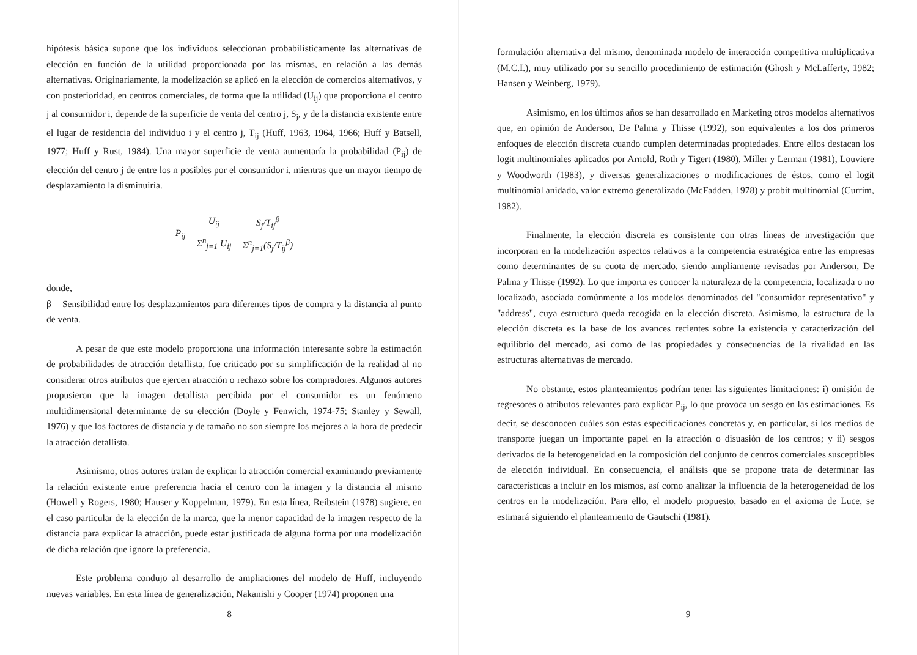hipótesis básica supone que los individuos seleccionan probabilísticamente las alternativas de elección en función de la utilidad proporcionada por las mismas, en relación a las demás alternativas. Originariamente, la modelización se aplicó en la elección de comercios alternativos, y con posterioridad, en centros comerciales, de forma que la utilidad (U<sub>ij</sub>) que proporciona el centro j al consumidor i, depende de la superficie de venta del centro j, S<sub>j</sub>, y de la distancia existente entre el lugar de residencia del individuo i y el centro j, T<sub>ij</sub> (Huff, 1963, 1964, 1966; Huff y Batsell, 1977; Huff y Rust, 1984). Una mayor superficie de venta aumentaría la probabilidad (P<sub>ij</sub>) de elección del centro j de entre los n posibles por el consumidor i, mientras que un mayor tiempo de desplazamiento la disminuiría.
P<sub>ij</sub> = U<sub>ij</sub> Σ<sup>n</sup><sub>j=1</sub> U<sub>ij</sub> = S<sub>j</sub>/T<sub>ij</sub><sup>β</sup> Σ<sup>n</sup><sub>j=1</sub>(S<sub>j</sub>/T<sub>ij</sub><sup>β</sup>)
donde,
β = Sensibilidad entre los desplazamientos para diferentes tipos de compra y la distancia al punto de venta.
A pesar de que este modelo proporciona una información interesante sobre la estimación de probabilidades de atracción detallista, fue criticado por su simplificación de la realidad al no considerar otros atributos que ejercen atracción o rechazo sobre los compradores. Algunos autores propusieron que la imagen detallista percibida por el consumidor es un fenómeno multidimensional determinante de su elección (Doyle y Fenwich, 1974-75; Stanley y Sewall, 1976) y que los factores de distancia y de tamaño no son siempre los mejores a la hora de predecir la atracción detallista.
Asimismo, otros autores tratan de explicar la atracción comercial examinando previamente la relación existente entre preferencia hacia el centro con la imagen y la distancia al mismo (Howell y Rogers, 1980; Hauser y Koppelman, 1979). En esta línea, Reibstein (1978) sugiere, en el caso particular de la elección de la marca, que la menor capacidad de la imagen respecto de la distancia para explicar la atracción, puede estar justificada de alguna forma por una modelización de dicha relación que ignore la preferencia.
Este problema condujo al desarrollo de ampliaciones del modelo de Huff, incluyendo nuevas variables. En esta línea de generalización, Nakanishi y Cooper (1974) proponen una
8
formulación alternativa del mismo, denominada modelo de interacción competitiva multiplicativa (M.C.I.), muy utilizado por su sencillo procedimiento de estimación (Ghosh y McLafferty, 1982; Hansen y Weinberg, 1979).
Asimismo, en los últimos años se han desarrollado en Marketing otros modelos alternativos que, en opinión de Anderson, De Palma y Thisse (1992), son equivalentes a los dos primeros enfoques de elección discreta cuando cumplen determinadas propiedades. Entre ellos destacan los logit multinomiales aplicados por Arnold, Roth y Tigert (1980), Miller y Lerman (1981), Louviere y Woodworth (1983), y diversas generalizaciones o modificaciones de éstos, como el logit multinomial anidado, valor extremo generalizado (McFadden, 1978) y probit multinomial (Currim, 1982).
Finalmente, la elección discreta es consistente con otras líneas de investigación que incorporan en la modelización aspectos relativos a la competencia estratégica entre las empresas como determinantes de su cuota de mercado, siendo ampliamente revisadas por Anderson, De Palma y Thisse (1992). Lo que importa es conocer la naturaleza de la competencia, localizada o no localizada, asociada comúnmente a los modelos denominados del "consumidor representativo" y "address", cuya estructura queda recogida en la elección discreta. Asimismo, la estructura de la elección discreta es la base de los avances recientes sobre la existencia y caracterización del equilibrio del mercado, así como de las propiedades y consecuencias de la rivalidad en las estructuras alternativas de mercado.
No obstante, estos planteamientos podrían tener las siguientes limitaciones: i) omisión de regresores o atributos relevantes para explicar P<sub>ij</sub>, lo que provoca un sesgo en las estimaciones. Es decir, se desconocen cuáles son estas especificaciones concretas y, en particular, si los medios de transporte juegan un importante papel en la atracción o disuasión de los centros; y ii) sesgos derivados de la heterogeneidad en la composición del conjunto de centros comerciales susceptibles de elección individual. En consecuencia, el análisis que se propone trata de determinar las características a incluir en los mismos, así como analizar la influencia de la heterogeneidad de los centros en la modelización. Para ello, el modelo propuesto, basado en el axioma de Luce, se estimará siguiendo el planteamiento de Gautschi (1981).
9